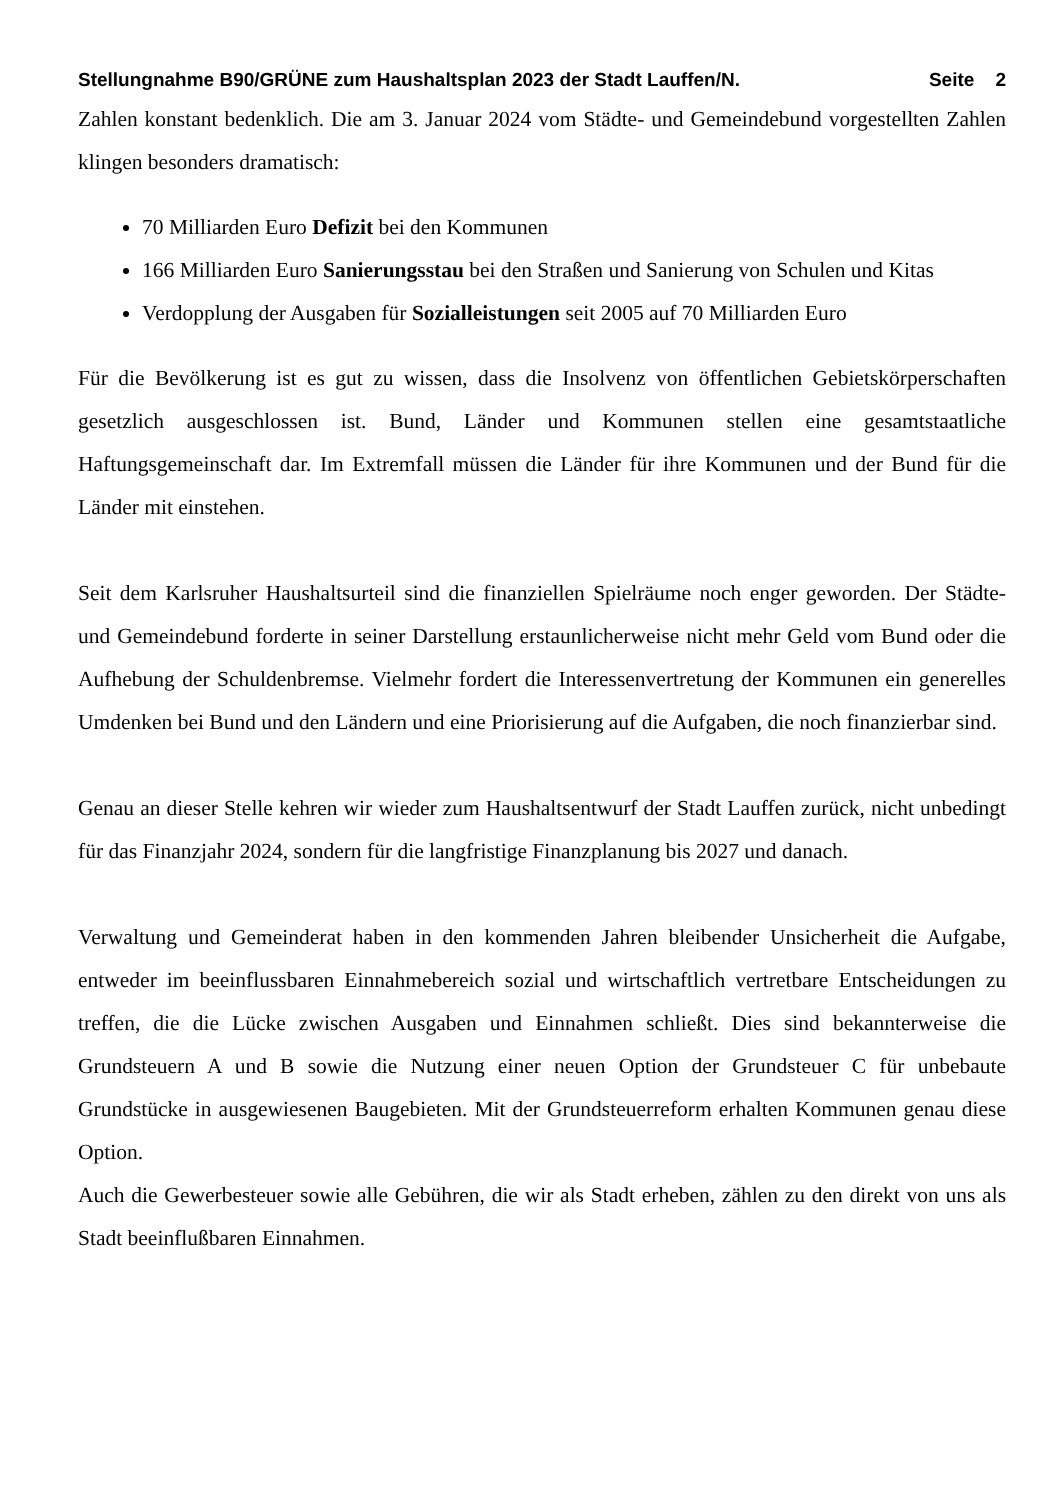Stellungnahme B90/GRÜNE zum Haushaltsplan 2023 der Stadt Lauffen/N. Seite 2
Zahlen konstant bedenklich. Die am 3. Januar 2024 vom Städte- und Gemeindebund vorgestellten Zahlen klingen besonders dramatisch:
70 Milliarden Euro Defizit bei den Kommunen
166 Milliarden Euro Sanierungsstau bei den Straßen und Sanierung von Schulen und Kitas
Verdopplung der Ausgaben für Sozialleistungen seit 2005 auf 70 Milliarden Euro
Für die Bevölkerung ist es gut zu wissen, dass die Insolvenz von öffentlichen Gebietskörperschaften gesetzlich ausgeschlossen ist. Bund, Länder und Kommunen stellen eine gesamtstaatliche Haftungsgemeinschaft dar. Im Extremfall müssen die Länder für ihre Kommunen und der Bund für die Länder mit einstehen.
Seit dem Karlsruher Haushaltsurteil sind die finanziellen Spielräume noch enger geworden. Der Städte- und Gemeindebund forderte in seiner Darstellung erstaunlicherweise nicht mehr Geld vom Bund oder die Aufhebung der Schuldenbremse. Vielmehr fordert die Interessenvertretung der Kommunen ein generelles Umdenken bei Bund und den Ländern und eine Priorisierung auf die Aufgaben, die noch finanzierbar sind.
Genau an dieser Stelle kehren wir wieder zum Haushaltsentwurf der Stadt Lauffen zurück, nicht unbedingt für das Finanzjahr 2024, sondern für die langfristige Finanzplanung bis 2027 und danach.
Verwaltung und Gemeinderat haben in den kommenden Jahren bleibender Unsicherheit die Aufgabe, entweder im beeinflussbaren Einnahmebereich sozial und wirtschaftlich vertretbare Entscheidungen zu treffen, die die Lücke zwischen Ausgaben und Einnahmen schließt. Dies sind bekannterweise die Grundsteuern A und B sowie die Nutzung einer neuen Option der Grundsteuer C für unbebaute Grundstücke in ausgewiesenen Baugebieten. Mit der Grundsteuerreform erhalten Kommunen genau diese Option.
Auch die Gewerbesteuer sowie alle Gebühren, die wir als Stadt erheben, zählen zu den direkt von uns als Stadt beeinflußbaren Einnahmen.